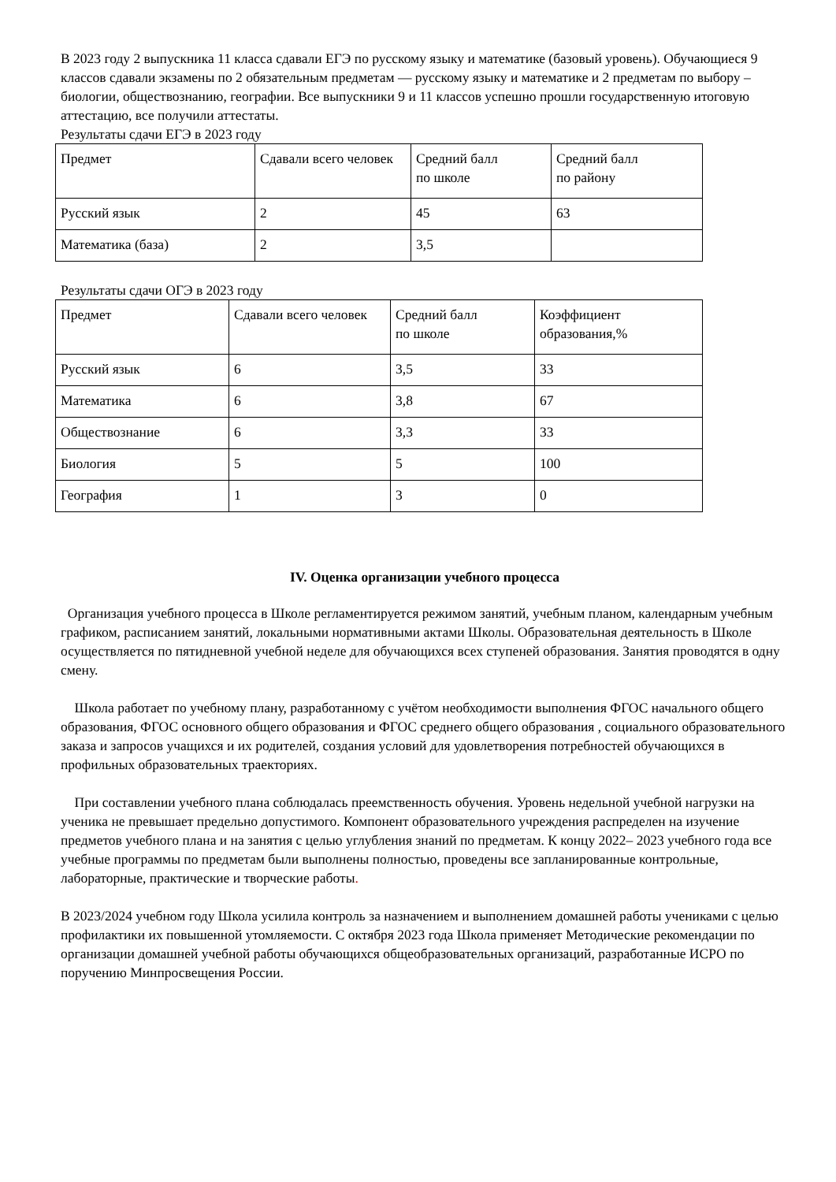В 2023 году 2 выпускника 11 класса сдавали ЕГЭ по русскому языку и математике (базовый уровень). Обучающиеся 9 классов сдавали экзамены по 2 обязательным предметам — русскому языку и математике и 2 предметам по выбору – биологии, обществознанию, географии. Все выпускники 9 и 11 классов успешно прошли государственную итоговую аттестацию, все получили аттестаты.
Результаты сдачи ЕГЭ в 2023 году
| Предмет | Сдавали всего человек | Средний балл по школе | Средний балл по району |
| Русский язык | 2 | 45 | 63 |
| Математика (база) | 2 | 3,5 | |
Результаты сдачи ОГЭ в 2023 году
| Предмет | Сдавали всего человек | Средний балл по школе | Коэффициент образования,% |
| Русский язык | 6 | 3,5 | 33 |
| Математика | 6 | 3,8 | 67 |
| Обществознание | 6 | 3,3 | 33 |
| Биология | 5 | 5 | 100 |
| География | 1 | 3 | 0 |
IV. Оценка организации учебного процесса
Организация учебного процесса в Школе регламентируется режимом занятий, учебным планом, календарным учебным графиком, расписанием занятий, локальными нормативными актами Школы. Образовательная деятельность в Школе осуществляется по пятидневной учебной неделе для обучающихся всех ступеней образования. Занятия проводятся в одну смену.
Школа работает по учебному плану, разработанному с учётом необходимости выполнения ФГОС начального общего образования, ФГОС основного общего образования и ФГОС среднего общего образования , социального образовательного заказа и запросов учащихся и их родителей, создания условий для удовлетворения потребностей обучающихся в профильных образовательных траекториях.
При составлении учебного плана соблюдалась преемственность обучения. Уровень недельной учебной нагрузки на ученика не превышает предельно допустимого. Компонент образовательного учреждения распределен на изучение предметов учебного плана и на занятия с целью углубления знаний по предметам. К концу 2022– 2023 учебного года все учебные программы по предметам были выполнены полностью, проведены все запланированные контрольные, лабораторные, практические и творческие работы.
В 2023/2024 учебном году Школа усилила контроль за назначением и выполнением домашней работы учениками с целью профилактики их повышенной утомляемости. С октября 2023 года Школа применяет Методические рекомендации по организации домашней учебной работы обучающихся общеобразовательных организаций, разработанные ИСРО по поручению Минпросвещения России.